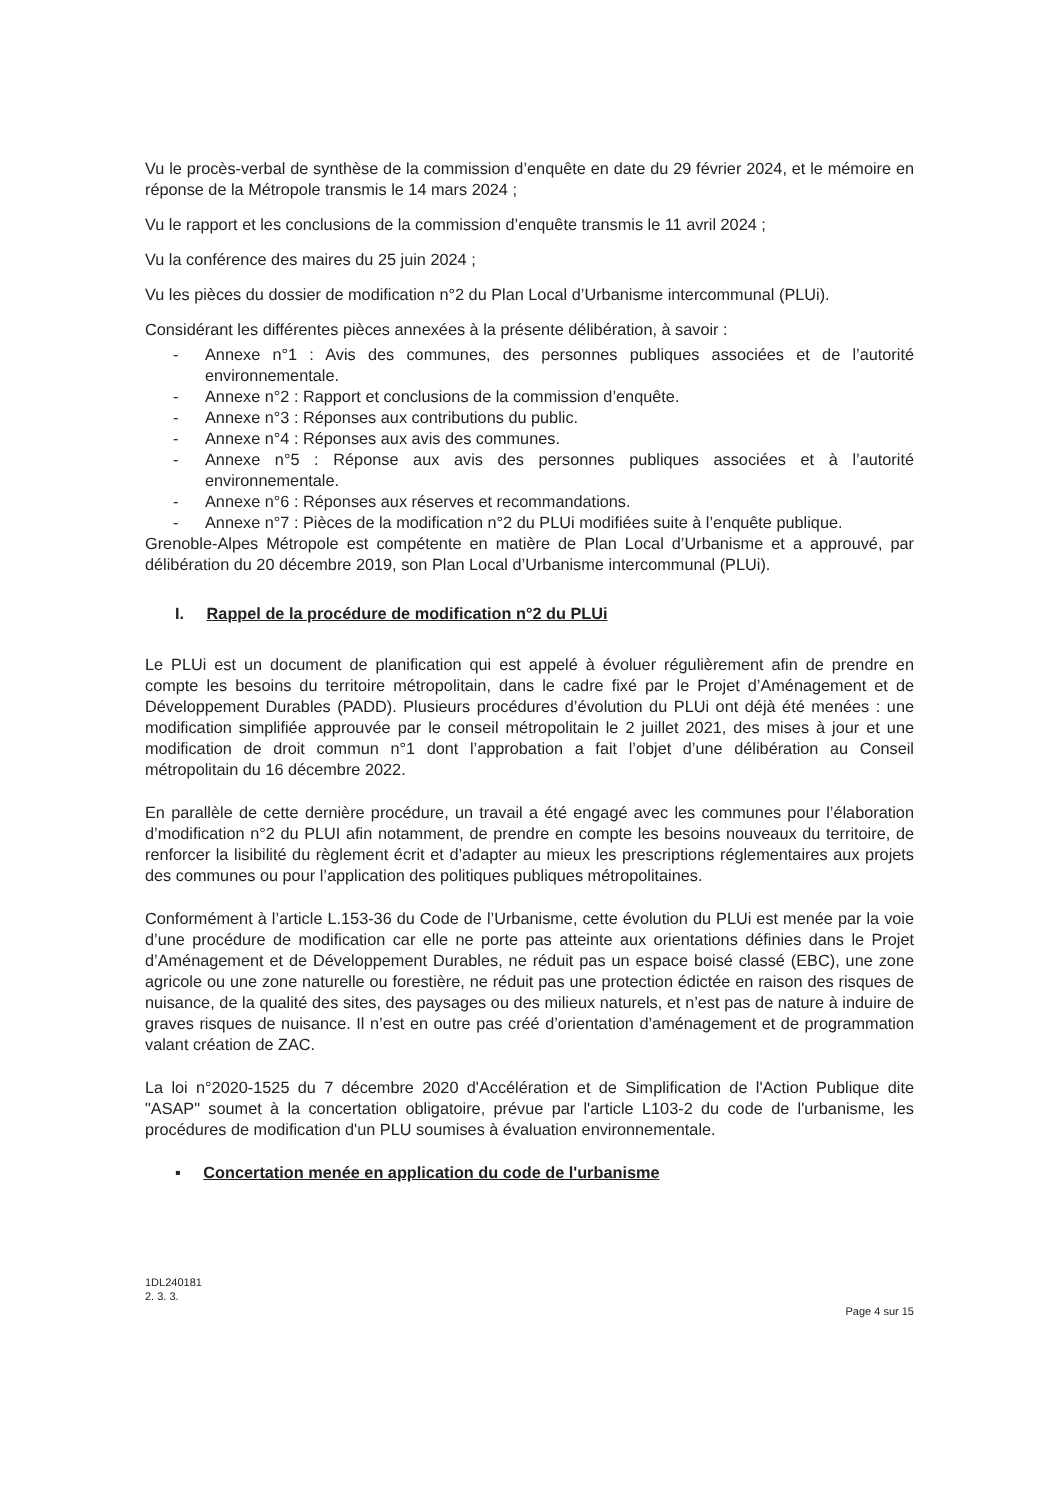Vu le procès-verbal de synthèse de la commission d’enquête en date du 29 février 2024, et le mémoire en réponse de la Métropole transmis le 14 mars 2024 ;
Vu le rapport et les conclusions de la commission d’enquête transmis le 11 avril 2024 ;
Vu la conférence des maires du 25 juin 2024 ;
Vu les pièces du dossier de modification n°2 du Plan Local d’Urbanisme intercommunal (PLUi).
Considérant les différentes pièces annexées à la présente délibération, à savoir :
- Annexe n°1 : Avis des communes, des personnes publiques associées et de l’autorité environnementale.
- Annexe n°2 : Rapport et conclusions de la commission d’enquête.
- Annexe n°3 : Réponses aux contributions du public.
- Annexe n°4 : Réponses aux avis des communes.
- Annexe n°5 : Réponse aux avis des personnes publiques associées et à l’autorité environnementale.
- Annexe n°6 : Réponses aux réserves et recommandations.
- Annexe n°7 : Pièces de la modification n°2 du PLUi modifiées suite à l’enquête publique.
Grenoble-Alpes Métropole est compétente en matière de Plan Local d’Urbanisme et a approuvé, par délibération du 20 décembre 2019, son Plan Local d’Urbanisme intercommunal (PLUi).
I. Rappel de la procédure de modification n°2 du PLUi
Le PLUi est un document de planification qui est appelé à évoluer régulièrement afin de prendre en compte les besoins du territoire métropolitain, dans le cadre fixé par le Projet d’Aménagement et de Développement Durables (PADD). Plusieurs procédures d’évolution du PLUi ont déjà été menées : une modification simplifiée approuvée par le conseil métropolitain le 2 juillet 2021, des mises à jour et une modification de droit commun n°1 dont l’approbation a fait l’objet d’une délibération au Conseil métropolitain du 16 décembre 2022.
En parallèle de cette dernière procédure, un travail a été engagé avec les communes pour l’élaboration d’modification n°2 du PLUI afin notamment, de prendre en compte les besoins nouveaux du territoire, de renforcer la lisibilité du règlement écrit et d’adapter au mieux les prescriptions réglementaires aux projets des communes ou pour l’application des politiques publiques métropolitaines.
Conformément à l’article L.153-36 du Code de l’Urbanisme, cette évolution du PLUi est menée par la voie d’une procédure de modification car elle ne porte pas atteinte aux orientations définies dans le Projet d’Aménagement et de Développement Durables, ne réduit pas un espace boisé classé (EBC), une zone agricole ou une zone naturelle ou forestière, ne réduit pas une protection édictée en raison des risques de nuisance, de la qualité des sites, des paysages ou des milieux naturels, et n’est pas de nature à induire de graves risques de nuisance. Il n’est en outre pas créé d’orientation d’aménagement et de programmation valant création de ZAC.
La loi n°2020-1525 du 7 décembre 2020 d'Accélération et de Simplification de l'Action Publique dite "ASAP" soumet à la concertation obligatoire, prévue par l'article L103-2 du code de l'urbanisme, les procédures de modification d'un PLU soumises à évaluation environnementale.
▪ Concertation menée en application du code de l'urbanisme
1DL240181
2. 3. 3.
Page 4 sur 15